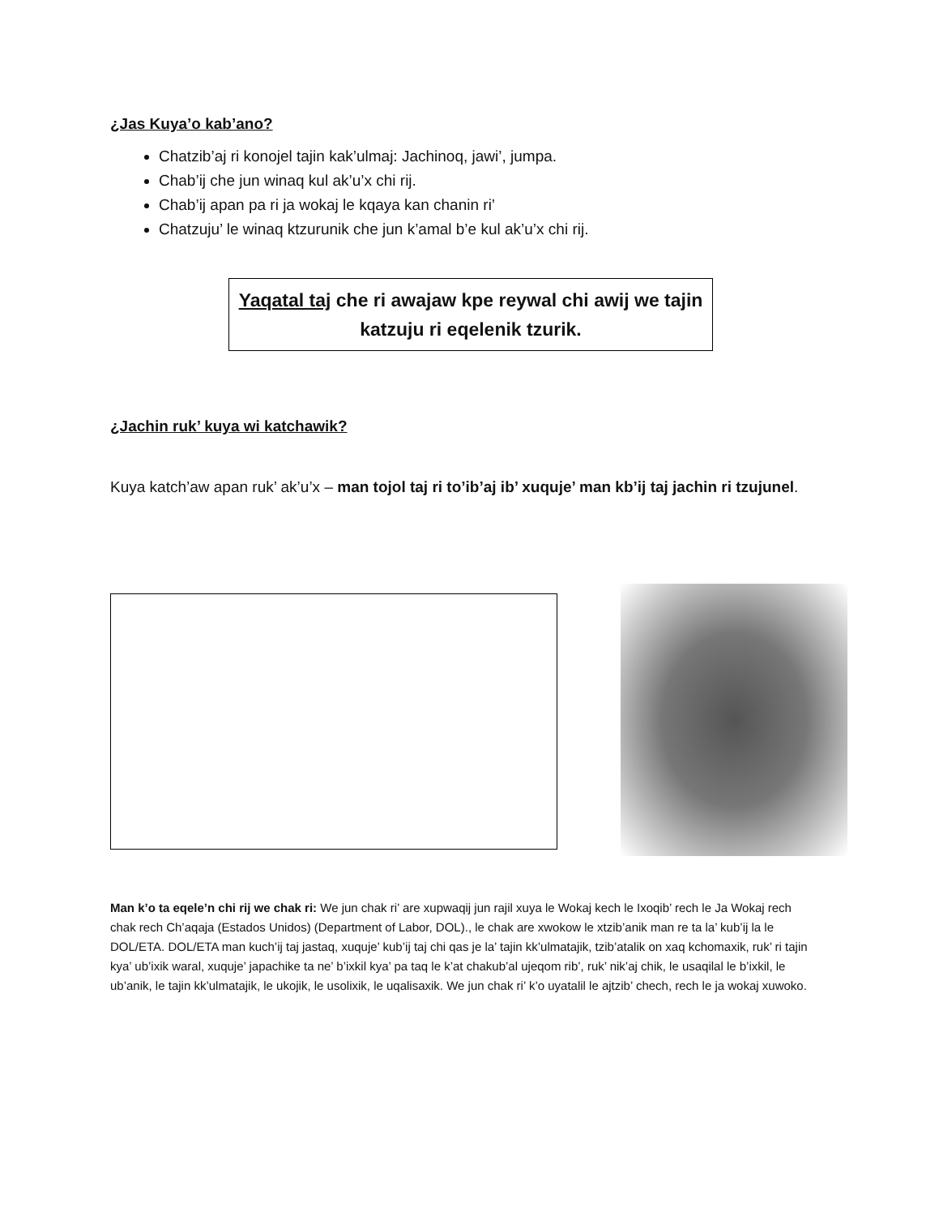¿Jas Kuya’o kab’ano?
Chatzib’aj ri konojel tajin kak’ulmaj: Jachinoq, jawi’, jumpa.
Chab’ij che jun winaq kul ak’u’x chi rij.
Chab’ij apan pa ri ja wokaj le kqaya kan chanin ri’
Chatzuju’ le winaq ktzurunik che jun k’amal b’e kul ak’u’x chi rij.
Yaqatal taj che ri awajaw kpe reywal chi awij we tajin katzuju ri eqelenik tzurik.
¿Jachin ruk’ kuya wi katchawik?
Kuya katch’aw apan ruk’ ak’u’x – man tojol taj ri to’ib’aj ib’ xuquje’ man kb’ij taj jachin ri tzujunel.
Man k’o ta eqele’n chi rij we chak ri: We jun chak ri’ are xupwaqij jun rajil xuya le Wokaj kech le Ixoqib’ rech le Ja Wokaj rech chak rech Ch’aqaja (Estados Unidos) (Department of Labor, DOL)., le chak are xwokow le xtzib’anik man re ta la’ kub’ij la le DOL/ETA. DOL/ETA man kuch’ij taj jastaq, xuquje’ kub’ij taj chi qas je la’ tajin kk’ulmatajik, tzib’atalik on xaq kchomaxik, ruk’ ri tajin kya’ ub’ixik waral, xuquje’ japachike ta ne’ b’ixkil kya’ pa taq le k’at chakub’al ujeqom rib’, ruk’ nik’aj chik, le usaqilal le b’ixkil, le ub’anik, le tajin kk’ulmatajik, le ukojik, le usolixik, le uqalisaxik. We jun chak ri’ k’o uyatalil le ajtzib’ chech, rech le ja wokaj xuwoko.